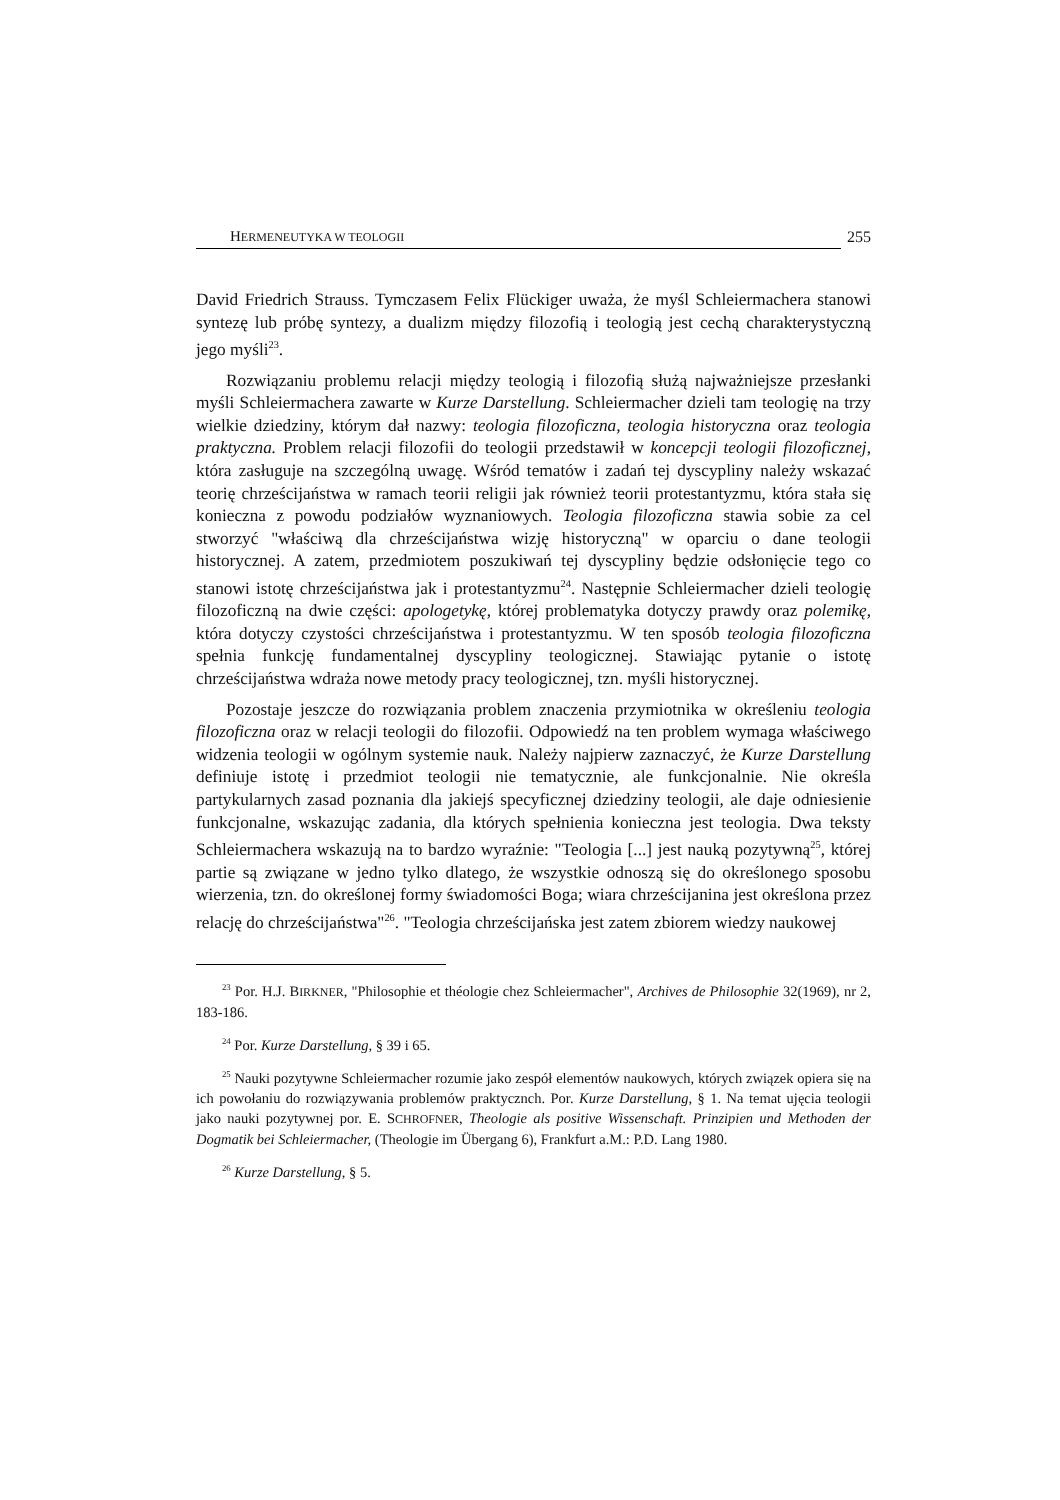HERMENEUTYKA W TEOLOGII 255
David Friedrich Strauss. Tymczasem Felix Flückiger uważa, że myśl Schleiermachera stanowi syntezę lub próbę syntezy, a dualizm między filozofią i teologią jest cechą charakterystyczną jego myśli<sup>23</sup>.
Rozwiązaniu problemu relacji między teologią i filozofią służą najważniejsze przesłanki myśli Schleiermachera zawarte w Kurze Darstellung. Schleiermacher dzieli tam teologię na trzy wielkie dziedziny, którym dał nazwy: teologia filozoficzna, teologia historyczna oraz teologia praktyczna. Problem relacji filozofii do teologii przedstawił w koncepcji teologii filozoficznej, która zasługuje na szczególną uwagę. Wśród tematów i zadań tej dyscypliny należy wskazać teorię chrześcijaństwa w ramach teorii religii jak również teorii protestantyzmu, która stała się konieczna z powodu podziałów wyznaniowych. Teologia filozoficzna stawia sobie za cel stworzyć "właściwą dla chrześcijaństwa wizję historyczną" w oparciu o dane teologii historycznej. A zatem, przedmiotem poszukiwań tej dyscypliny będzie odsłonięcie tego co stanowi istotę chrześcijaństwa jak i protestantyzmu<sup>24</sup>. Następnie Schleiermacher dzieli teologię filozoficzną na dwie części: apologetykę, której problematyka dotyczy prawdy oraz polemikę, która dotyczy czystości chrześcijaństwa i protestantyzmu. W ten sposób teologia filozoficzna spełnia funkcję fundamentalnej dyscypliny teologicznej. Stawiając pytanie o istotę chrześcijaństwa wdraża nowe metody pracy teologicznej, tzn. myśli historycznej.
Pozostaje jeszcze do rozwiązania problem znaczenia przymiotnika w określeniu teologia filozoficzna oraz w relacji teologii do filozofii. Odpowiedź na ten problem wymaga właściwego widzenia teologii w ogólnym systemie nauk. Należy najpierw zaznaczyć, że Kurze Darstellung definiuje istotę i przedmiot teologii nie tematycznie, ale funkcjonalnie. Nie określa partykularnych zasad poznania dla jakiejś specyficznej dziedziny teologii, ale daje odniesienie funkcjonalne, wskazując zadania, dla których spełnienia konieczna jest teologia. Dwa teksty Schleiermachera wskazują na to bardzo wyraźnie: "Teologia [...] jest nauką pozytywną<sup>25</sup>, której partie są związane w jedno tylko dlatego, że wszystkie odnoszą się do określonego sposobu wierzenia, tzn. do określonej formy świadomości Boga; wiara chrześcijanina jest określona przez relację do chrześcijaństwa"<sup>26</sup>. "Teologia chrześcijańska jest zatem zbiorem wiedzy naukowej
<sup>23</sup> Por. H.J. BIRKNER, "Philosophie et théologie chez Schleiermacher", Archives de Philosophie 32(1969), nr 2, 183-186.
<sup>24</sup> Por. Kurze Darstellung, § 39 i 65.
<sup>25</sup> Nauki pozytywne Schleiermacher rozumie jako zespół elementów naukowych, których związek opiera się na ich powołaniu do rozwiązywania problemów praktycznch. Por. Kurze Darstellung, § 1. Na temat ujęcia teologii jako nauki pozytywnej por. E. SCHROFNER, Theologie als positive Wissenschaft. Prinzipien und Methoden der Dogmatik bei Schleiermacher, (Theologie im Übergang 6), Frankfurt a.M.: P.D. Lang 1980.
<sup>26</sup> Kurze Darstellung, § 5.